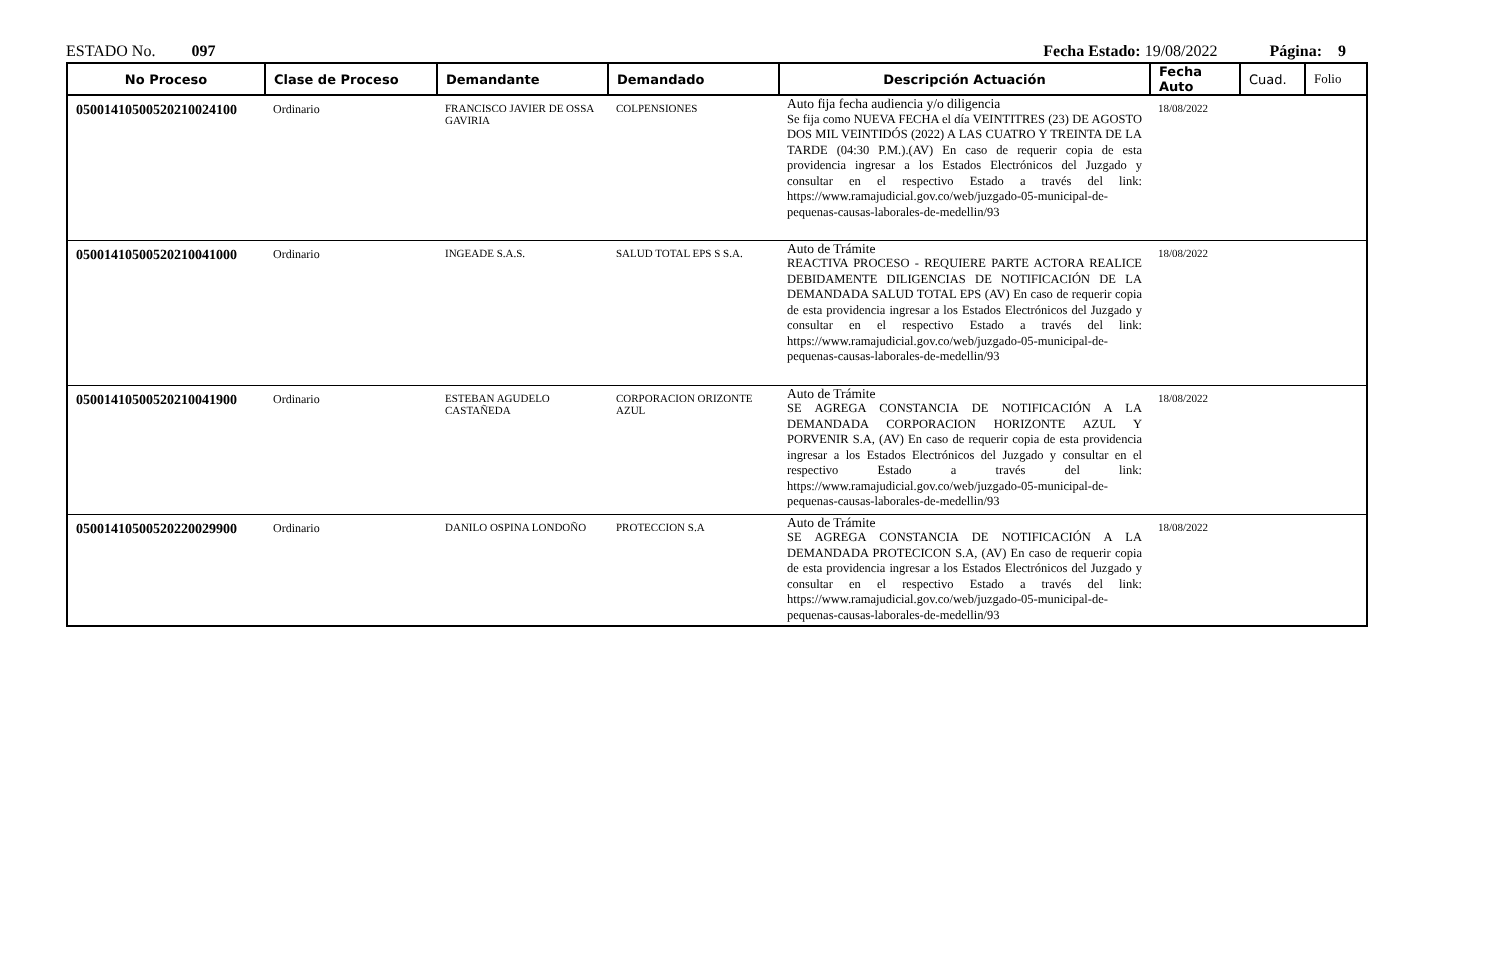ESTADO No. 097 Fecha Estado: 19/08/2022 Página: 9
| No Proceso | Clase de Proceso | Demandante | Demandado | Descripción Actuación | Fecha Auto | Cuad. | Folio |
| --- | --- | --- | --- | --- | --- | --- | --- |
| 05001410500520210024100 | Ordinario | FRANCISCO JAVIER DE OSSA GAVIRIA | COLPENSIONES | Auto fija fecha audiencia y/o diligencia Se fija como NUEVA FECHA el día VEINTITRES (23) DE AGOSTO DOS MIL VEINTIDÓS (2022) A LAS CUATRO Y TREINTA DE LA TARDE (04:30 P.M.).(AV) En caso de requerir copia de esta providencia ingresar a los Estados Electrónicos del Juzgado y consultar en el respectivo Estado a través del link: https://www.ramajudicial.gov.co/web/juzgado-05-municipal-de-pequenas-causas-laborales-de-medellin/93 | 18/08/2022 | | |
| 05001410500520210041000 | Ordinario | INGEADE S.A.S. | SALUD TOTAL EPS S S.A. | Auto de Trámite REACTIVA PROCESO - REQUIERE PARTE ACTORA REALICE DEBIDAMENTE DILIGENCIAS DE NOTIFICACIÓN DE LA DEMANDADA SALUD TOTAL EPS (AV) En caso de requerir copia de esta providencia ingresar a los Estados Electrónicos del Juzgado y consultar en el respectivo Estado a través del link: https://www.ramajudicial.gov.co/web/juzgado-05-municipal-de-pequenas-causas-laborales-de-medellin/93 | 18/08/2022 | | |
| 05001410500520210041900 | Ordinario | ESTEBAN AGUDELO CASTAÑEDA | CORPORACION ORIZONTE AZUL | Auto de Trámite SE AGREGA CONSTANCIA DE NOTIFICACIÓN A LA DEMANDADA CORPORACION HORIZONTE AZUL Y PORVENIR S.A, (AV) En caso de requerir copia de esta providencia ingresar a los Estados Electrónicos del Juzgado y consultar en el respectivo Estado a través del link: https://www.ramajudicial.gov.co/web/juzgado-05-municipal-de-pequenas-causas-laborales-de-medellin/93 | 18/08/2022 | | |
| 05001410500520220029900 | Ordinario | DANILO OSPINA LONDOÑO | PROTECCION S.A | Auto de Trámite SE AGREGA CONSTANCIA DE NOTIFICACIÓN A LA DEMANDADA PROTECICON S.A, (AV) En caso de requerir copia de esta providencia ingresar a los Estados Electrónicos del Juzgado y consultar en el respectivo Estado a través del link: https://www.ramajudicial.gov.co/web/juzgado-05-municipal-de-pequenas-causas-laborales-de-medellin/93 | 18/08/2022 | | |